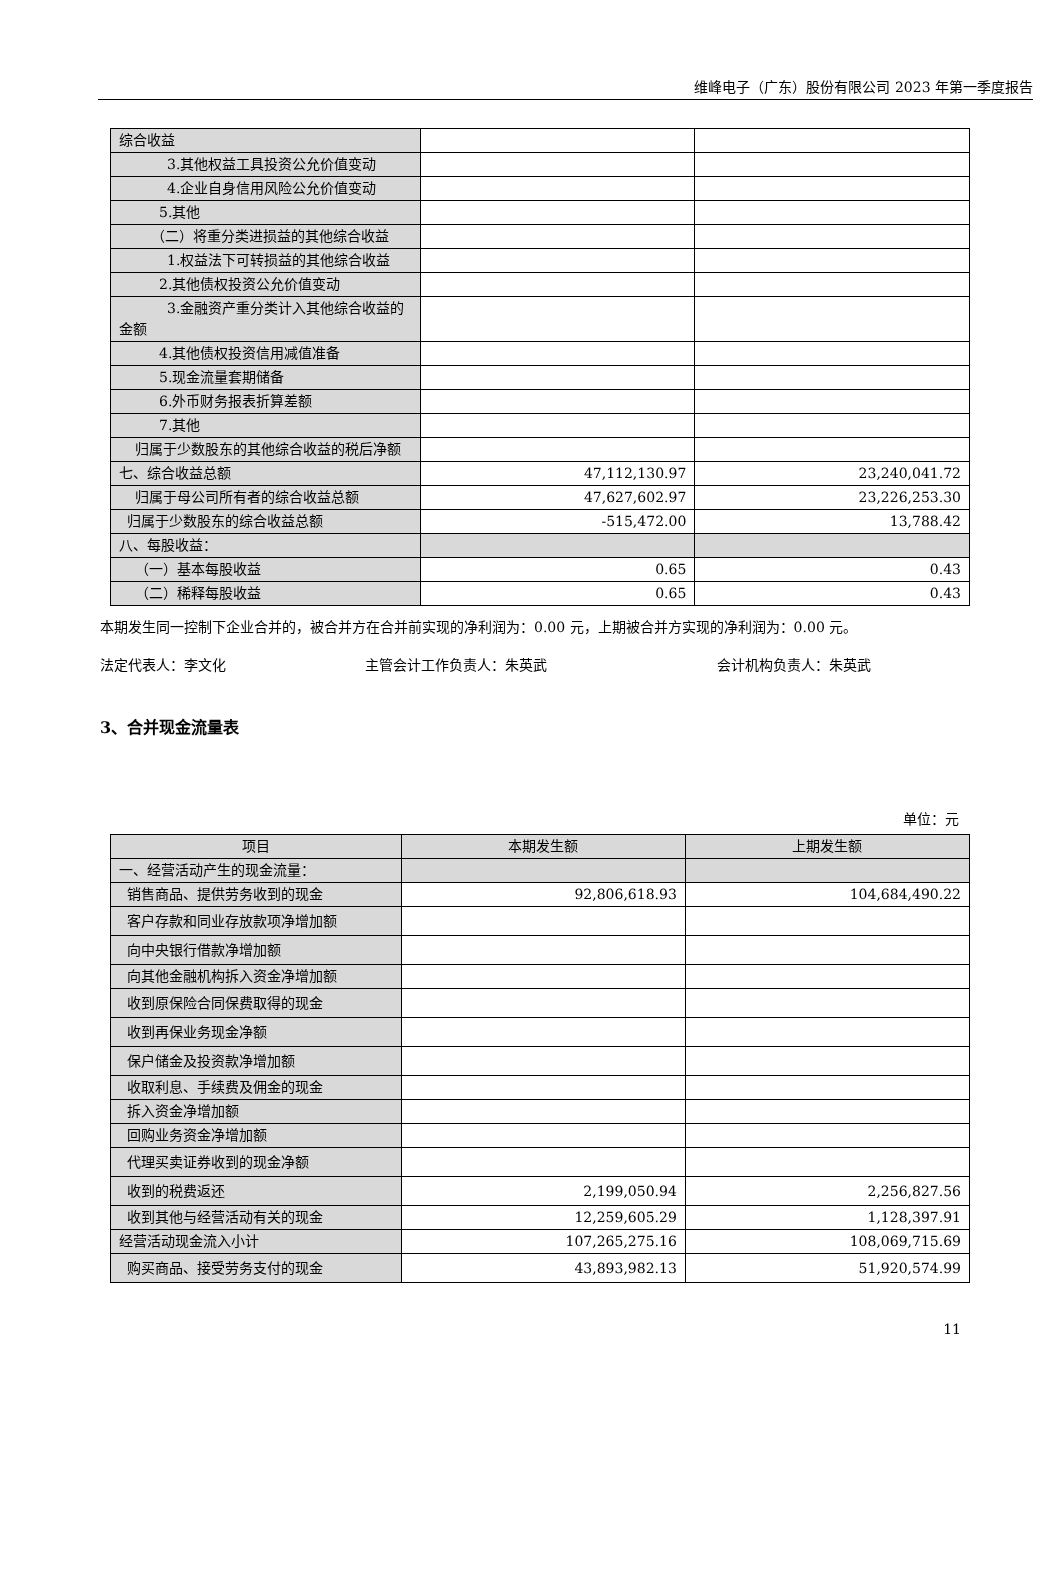维峰电子（广东）股份有限公司 2023 年第一季度报告
| 综合收益 | | |
| 3.其他权益工具投资公允价值 变动 | | |
| 4.企业自身信用风险公允价值 变动 | | |
| 5.其他 | | |
| （二）将重分类进损益的其他综 合收益 | | |
| 1.权益法下可转损益的其他综 合收益 | | |
| 2.其他债权投资公允价值变动 | | |
| 3.金融资产重分类计入其他综 合收益的金额 | | |
| 4.其他债权投资信用减值准备 | | |
| 5.现金流量套期储备 | | |
| 6.外币财务报表折算差额 | | |
| 7.其他 | | |
| 归属于少数股东的其他综合收益的 税后净额 | | |
| 七、综合收益总额 | 47,112,130.97 | 23,240,041.72 |
| 归属于母公司所有者的综合收益总 额 | 47,627,602.97 | 23,226,253.30 |
| 归属于少数股东的综合收益总额 | -515,472.00 | 13,788.42 |
| 八、每股收益： | | |
| （一）基本每股收益 | 0.65 | 0.43 |
| （二）稀释每股收益 | 0.65 | 0.43 |
本期发生同一控制下企业合并的，被合并方在合并前实现的净利润为：0.00 元，上期被合并方实现的净利润为：0.00 元。
法定代表人：李文化 主管会计工作负责人：朱英武 会计机构负责人：朱英武
3、合并现金流量表
单位：元
| 项目 | 本期发生额 | 上期发生额 |
| --- | --- | --- |
| 一、经营活动产生的现金流量： | | |
| 销售商品、提供劳务收到的现金 | 92,806,618.93 | 104,684,490.22 |
| 客户存款和同业存放款项净增加额 | | |
| 向中央银行借款净增加额 | | |
| 向其他金融机构拆入资金净增加额 | | |
| 收到原保险合同保费取得的现金 | | |
| 收到再保业务现金净额 | | |
| 保户储金及投资款净增加额 | | |
| 收取利息、手续费及佣金的现金 | | |
| 拆入资金净增加额 | | |
| 回购业务资金净增加额 | | |
| 代理买卖证券收到的现金净额 | | |
| 收到的税费返还 | 2,199,050.94 | 2,256,827.56 |
| 收到其他与经营活动有关的现金 | 12,259,605.29 | 1,128,397.91 |
| 经营活动现金流入小计 | 107,265,275.16 | 108,069,715.69 |
| 购买商品、接受劳务支付的现金 | 43,893,982.13 | 51,920,574.99 |
11